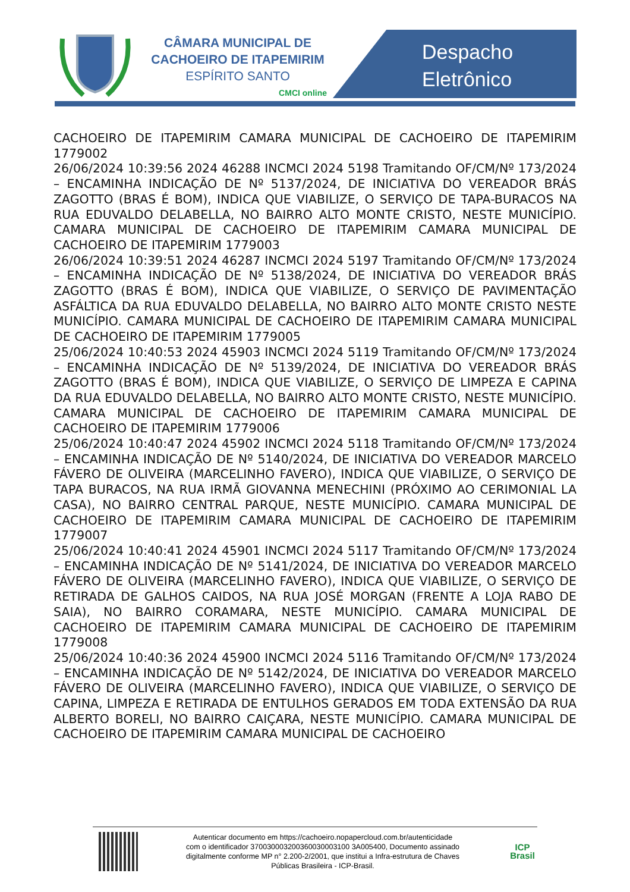CÂMARA MUNICIPAL DE
CACHOEIRO DE ITAPEMIRIM
ESPÍRITO SANTO
CMCI online
Despacho
Eletrônico
CACHOEIRO DE ITAPEMIRIM CAMARA MUNICIPAL DE CACHOEIRO DE ITAPEMIRIM 1779002
26/06/2024 10:39:56 2024 46288 INCMCI 2024 5198 Tramitando OF/CM/Nº 173/2024 – ENCAMINHA INDICAÇÃO DE Nº 5137/2024, DE INICIATIVA DO VEREADOR BRÁS ZAGOTTO (BRAS É BOM), INDICA QUE VIABILIZE, O SERVIÇO DE TAPA-BURACOS NA RUA EDUVALDO DELABELLA, NO BAIRRO ALTO MONTE CRISTO, NESTE MUNICÍPIO. CAMARA MUNICIPAL DE CACHOEIRO DE ITAPEMIRIM CAMARA MUNICIPAL DE CACHOEIRO DE ITAPEMIRIM 1779003
26/06/2024 10:39:51 2024 46287 INCMCI 2024 5197 Tramitando OF/CM/Nº 173/2024 – ENCAMINHA INDICAÇÃO DE Nº 5138/2024, DE INICIATIVA DO VEREADOR BRÁS ZAGOTTO (BRAS É BOM), INDICA QUE VIABILIZE, O SERVIÇO DE PAVIMENTAÇÃO ASFÁLTICA DA RUA EDUVALDO DELABELLA, NO BAIRRO ALTO MONTE CRISTO NESTE MUNICÍPIO. CAMARA MUNICIPAL DE CACHOEIRO DE ITAPEMIRIM CAMARA MUNICIPAL DE CACHOEIRO DE ITAPEMIRIM 1779005
25/06/2024 10:40:53 2024 45903 INCMCI 2024 5119 Tramitando OF/CM/Nº 173/2024 – ENCAMINHA INDICAÇÃO DE Nº 5139/2024, DE INICIATIVA DO VEREADOR BRÁS ZAGOTTO (BRAS É BOM), INDICA QUE VIABILIZE, O SERVIÇO DE LIMPEZA E CAPINA DA RUA EDUVALDO DELABELLA, NO BAIRRO ALTO MONTE CRISTO, NESTE MUNICÍPIO. CAMARA MUNICIPAL DE CACHOEIRO DE ITAPEMIRIM CAMARA MUNICIPAL DE CACHOEIRO DE ITAPEMIRIM 1779006
25/06/2024 10:40:47 2024 45902 INCMCI 2024 5118 Tramitando OF/CM/Nº 173/2024 – ENCAMINHA INDICAÇÃO DE Nº 5140/2024, DE INICIATIVA DO VEREADOR MARCELO FÁVERO DE OLIVEIRA (MARCELINHO FAVERO), INDICA QUE VIABILIZE, O SERVIÇO DE TAPA BURACOS, NA RUA IRMÃ GIOVANNA MENECHINI (PRÓXIMO AO CERIMONIAL LA CASA), NO BAIRRO CENTRAL PARQUE, NESTE MUNICÍPIO. CAMARA MUNICIPAL DE CACHOEIRO DE ITAPEMIRIM CAMARA MUNICIPAL DE CACHOEIRO DE ITAPEMIRIM 1779007
25/06/2024 10:40:41 2024 45901 INCMCI 2024 5117 Tramitando OF/CM/Nº 173/2024 – ENCAMINHA INDICAÇÃO DE Nº 5141/2024, DE INICIATIVA DO VEREADOR MARCELO FÁVERO DE OLIVEIRA (MARCELINHO FAVERO), INDICA QUE VIABILIZE, O SERVIÇO DE RETIRADA DE GALHOS CAIDOS, NA RUA JOSÉ MORGAN (FRENTE A LOJA RABO DE SAIA), NO BAIRRO CORAMARA, NESTE MUNICÍPIO. CAMARA MUNICIPAL DE CACHOEIRO DE ITAPEMIRIM CAMARA MUNICIPAL DE CACHOEIRO DE ITAPEMIRIM 1779008
25/06/2024 10:40:36 2024 45900 INCMCI 2024 5116 Tramitando OF/CM/Nº 173/2024 – ENCAMINHA INDICAÇÃO DE Nº 5142/2024, DE INICIATIVA DO VEREADOR MARCELO FÁVERO DE OLIVEIRA (MARCELINHO FAVERO), INDICA QUE VIABILIZE, O SERVIÇO DE CAPINA, LIMPEZA E RETIRADA DE ENTULHOS GERADOS EM TODA EXTENSÃO DA RUA ALBERTO BORELI, NO BAIRRO CAIÇARA, NESTE MUNICÍPIO. CAMARA MUNICIPAL DE CACHOEIRO DE ITAPEMIRIM CAMARA MUNICIPAL DE CACHOEIRO
Autenticar documento em https://cachoeiro.nopapercloud.com.br/autenticidade
com o identificador 370030003200360030003100 3A005400, Documento assinado
digitalmente conforme MP n° 2.200-2/2001, que institui a Infra-estrutura de Chaves
Públicas Brasileira - ICP-Brasil.
ICP
Brasil